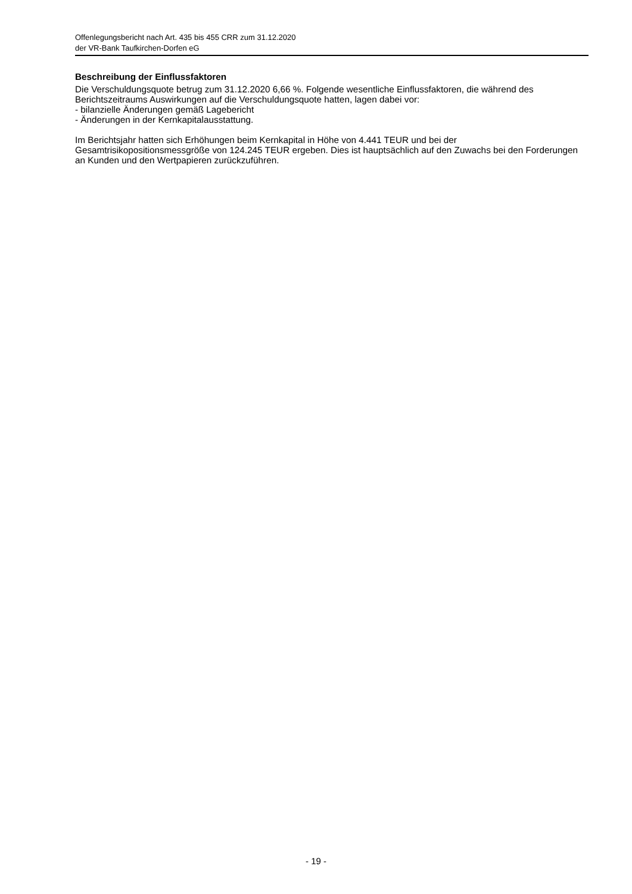Offenlegungsbericht nach Art. 435 bis 455 CRR zum 31.12.2020
der VR-Bank Taufkirchen-Dorfen eG
Beschreibung der Einflussfaktoren
Die Verschuldungsquote betrug zum 31.12.2020 6,66 %. Folgende wesentliche Einflussfaktoren, die während des Berichtszeitraums Auswirkungen auf die Verschuldungsquote hatten, lagen dabei vor:
- bilanzielle Änderungen gemäß Lagebericht
- Änderungen in der Kernkapitalausstattung.
Im Berichtsjahr hatten sich Erhöhungen beim Kernkapital in Höhe von 4.441 TEUR und bei der Gesamtrisikopositionsmessgröße von 124.245 TEUR ergeben. Dies ist hauptsächlich auf den Zuwachs bei den Forderungen an Kunden und den Wertpapieren zurückzuführen.
- 19 -